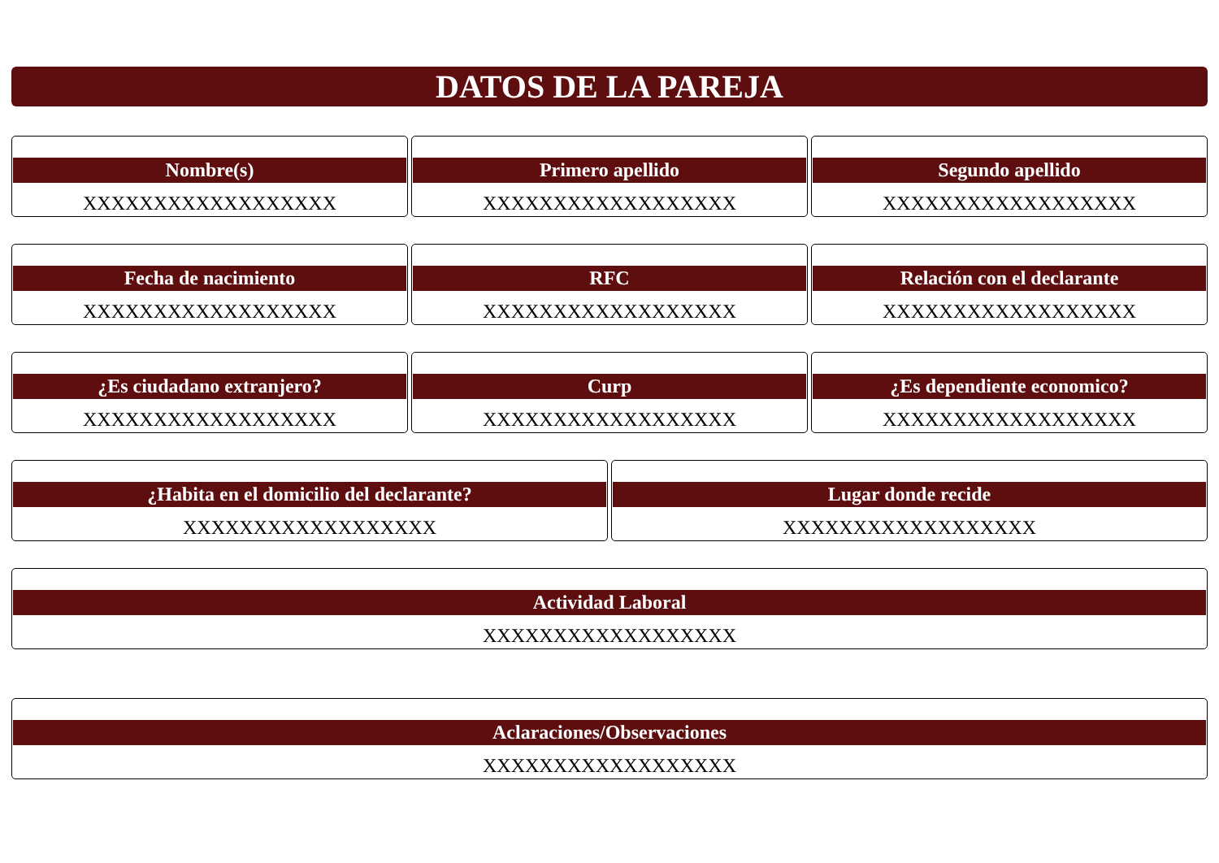DATOS DE LA PAREJA
Nombre(s)
XXXXXXXXXXXXXXXXXX
Primero apellido
XXXXXXXXXXXXXXXXXX
Segundo apellido
XXXXXXXXXXXXXXXXXX
Fecha de nacimiento
XXXXXXXXXXXXXXXXXX
RFC
XXXXXXXXXXXXXXXXXX
Relación con el declarante
XXXXXXXXXXXXXXXXXX
¿Es ciudadano extranjero?
XXXXXXXXXXXXXXXXXX
Curp
XXXXXXXXXXXXXXXXXX
¿Es dependiente economico?
XXXXXXXXXXXXXXXXXX
¿Habita en el domicilio del declarante?
XXXXXXXXXXXXXXXXXX
Lugar donde recide
XXXXXXXXXXXXXXXXXX
Actividad Laboral
XXXXXXXXXXXXXXXXXX
Aclaraciones/Observaciones
XXXXXXXXXXXXXXXXXX